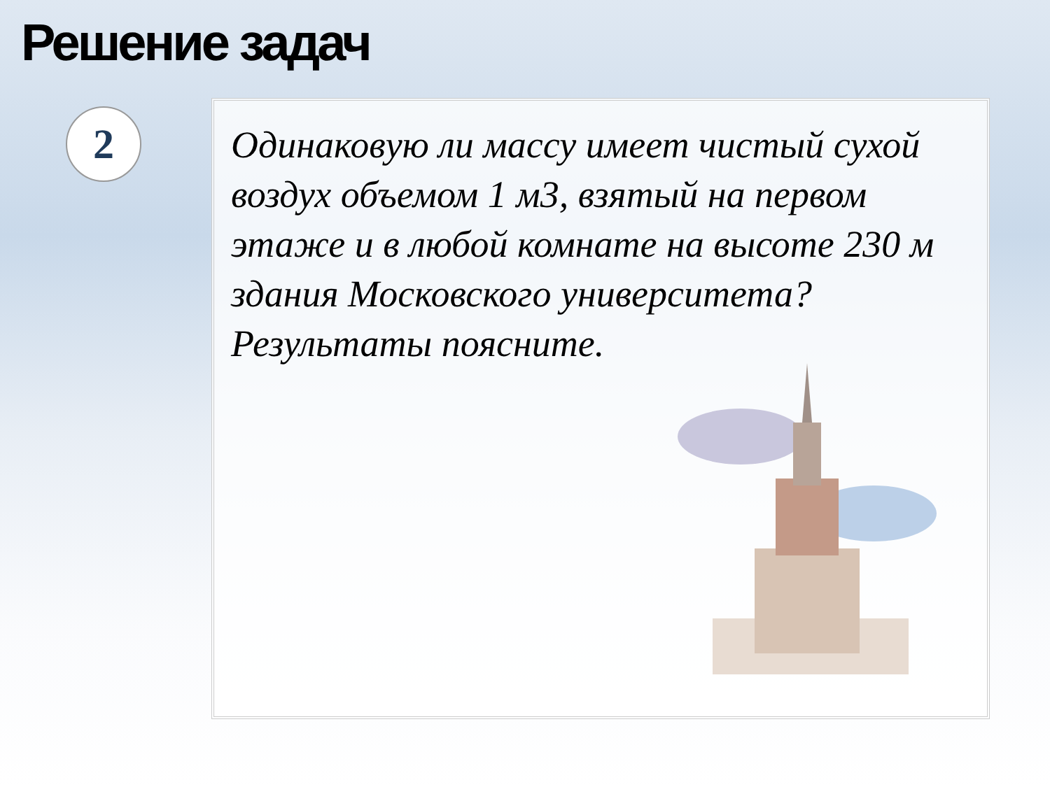Решение задач
2
Одинаковую ли массу имеет чистый сухой воздух объемом 1 м3, взятый на первом этаже и в любой комнате на высоте 230 м здания Московского университета? Результаты поясните.